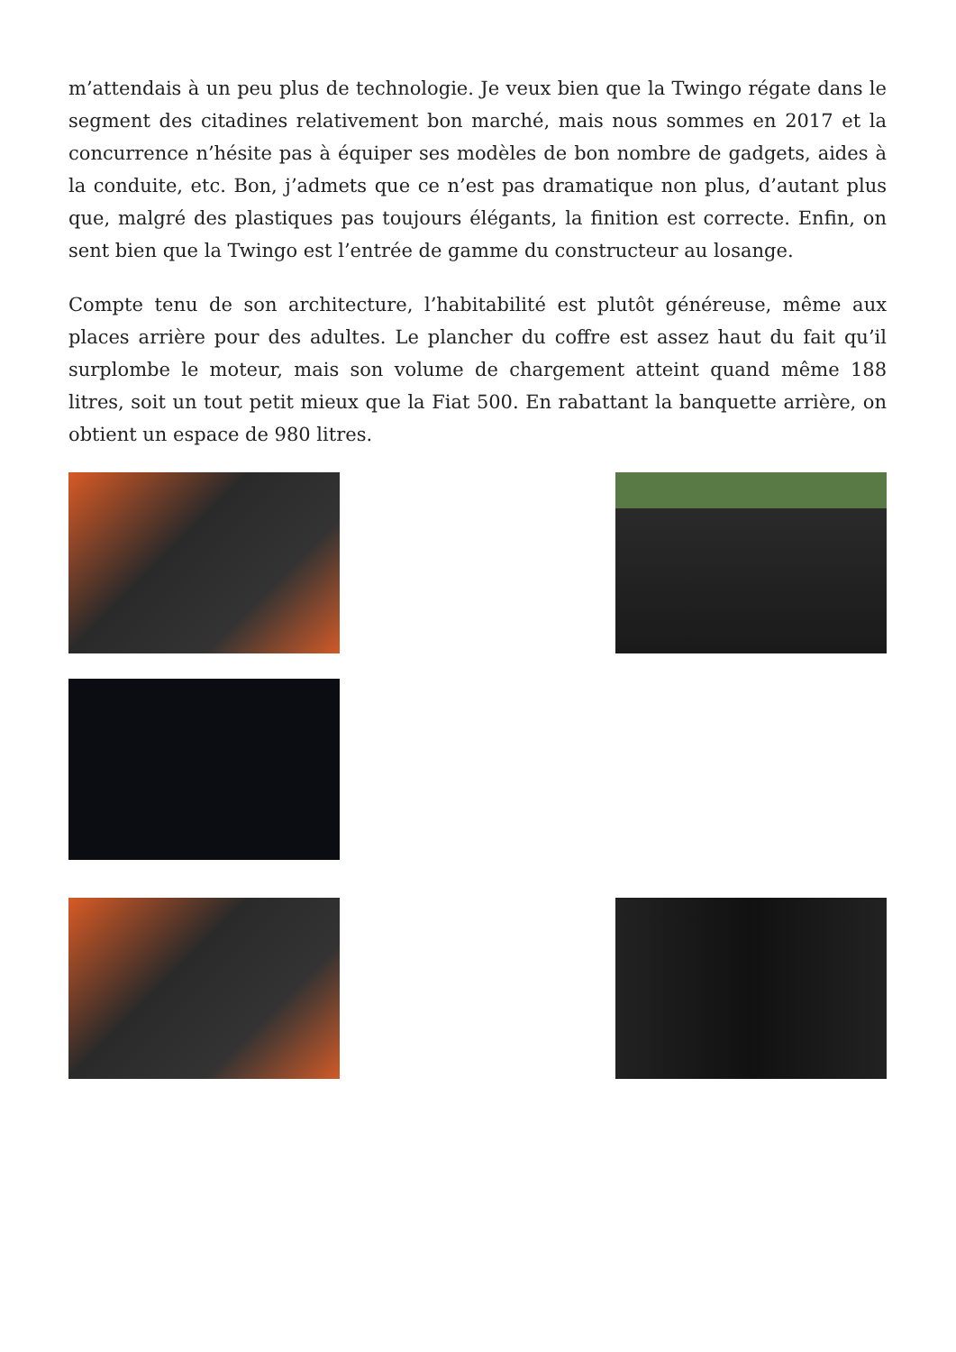m’attendais à un peu plus de technologie. Je veux bien que la Twingo régate dans le segment des citadines relativement bon marché, mais nous sommes en 2017 et la concurrence n’hésite pas à équiper ses modèles de bon nombre de gadgets, aides à la conduite, etc. Bon, j’admets que ce n’est pas dramatique non plus, d’autant plus que, malgré des plastiques pas toujours élégants, la finition est correcte. Enfin, on sent bien que la Twingo est l’entrée de gamme du constructeur au losange.
Compte tenu de son architecture, l’habitabilité est plutôt généreuse, même aux places arrière pour des adultes. Le plancher du coffre est assez haut du fait qu’il surplombe le moteur, mais son volume de chargement atteint quand même 188 litres, soit un tout petit mieux que la Fiat 500. En rabattant la banquette arrière, on obtient un espace de 980 litres.